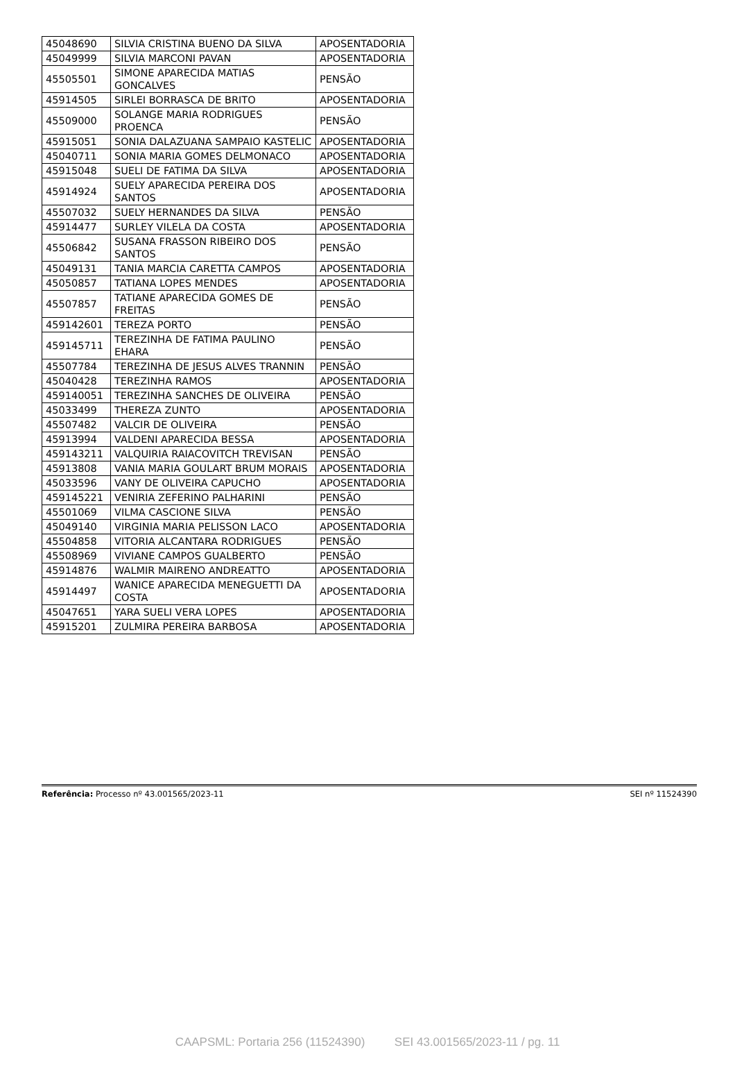| 45048690 | SILVIA CRISTINA BUENO DA SILVA | APOSENTADORIA |
| 45049999 | SILVIA MARCONI PAVAN | APOSENTADORIA |
| 45505501 | SIMONE APARECIDA MATIAS GONCALVES | PENSÃO |
| 45914505 | SIRLEI BORRASCA DE BRITO | APOSENTADORIA |
| 45509000 | SOLANGE MARIA RODRIGUES PROENCA | PENSÃO |
| 45915051 | SONIA DALAZUANA SAMPAIO KASTELIC | APOSENTADORIA |
| 45040711 | SONIA MARIA GOMES DELMONACO | APOSENTADORIA |
| 45915048 | SUELI DE FATIMA DA SILVA | APOSENTADORIA |
| 45914924 | SUELY APARECIDA PEREIRA DOS SANTOS | APOSENTADORIA |
| 45507032 | SUELY HERNANDES DA SILVA | PENSÃO |
| 45914477 | SURLEY VILELA DA COSTA | APOSENTADORIA |
| 45506842 | SUSANA FRASSON RIBEIRO DOS SANTOS | PENSÃO |
| 45049131 | TANIA MARCIA CARETTA CAMPOS | APOSENTADORIA |
| 45050857 | TATIANA LOPES MENDES | APOSENTADORIA |
| 45507857 | TATIANE APARECIDA GOMES DE FREITAS | PENSÃO |
| 459142601 | TEREZA PORTO | PENSÃO |
| 459145711 | TEREZINHA DE FATIMA PAULINO EHARA | PENSÃO |
| 45507784 | TEREZINHA DE JESUS ALVES TRANNIN | PENSÃO |
| 45040428 | TEREZINHA RAMOS | APOSENTADORIA |
| 459140051 | TEREZINHA SANCHES DE OLIVEIRA | PENSÃO |
| 45033499 | THEREZA ZUNTO | APOSENTADORIA |
| 45507482 | VALCIR DE OLIVEIRA | PENSÃO |
| 45913994 | VALDENI APARECIDA BESSA | APOSENTADORIA |
| 459143211 | VALQUIRIA RAIACOVITCH TREVISAN | PENSÃO |
| 45913808 | VANIA MARIA GOULART BRUM MORAIS | APOSENTADORIA |
| 45033596 | VANY DE OLIVEIRA CAPUCHO | APOSENTADORIA |
| 459145221 | VENIRIA ZEFERINO PALHARINI | PENSÃO |
| 45501069 | VILMA CASCIONE SILVA | PENSÃO |
| 45049140 | VIRGINIA MARIA PELISSON LACO | APOSENTADORIA |
| 45504858 | VITORIA ALCANTARA RODRIGUES | PENSÃO |
| 45508969 | VIVIANE CAMPOS GUALBERTO | PENSÃO |
| 45914876 | WALMIR MAIRENO ANDREATTO | APOSENTADORIA |
| 45914497 | WANICE APARECIDA MENEGUETTI DA COSTA | APOSENTADORIA |
| 45047651 | YARA SUELI VERA LOPES | APOSENTADORIA |
| 45915201 | ZULMIRA PEREIRA BARBOSA | APOSENTADORIA |
Referência: Processo nº 43.001565/2023-11 SEI nº 11524390
CAAPSML: Portaria 256 (11524390) SEI 43.001565/2023-11 / pg. 11